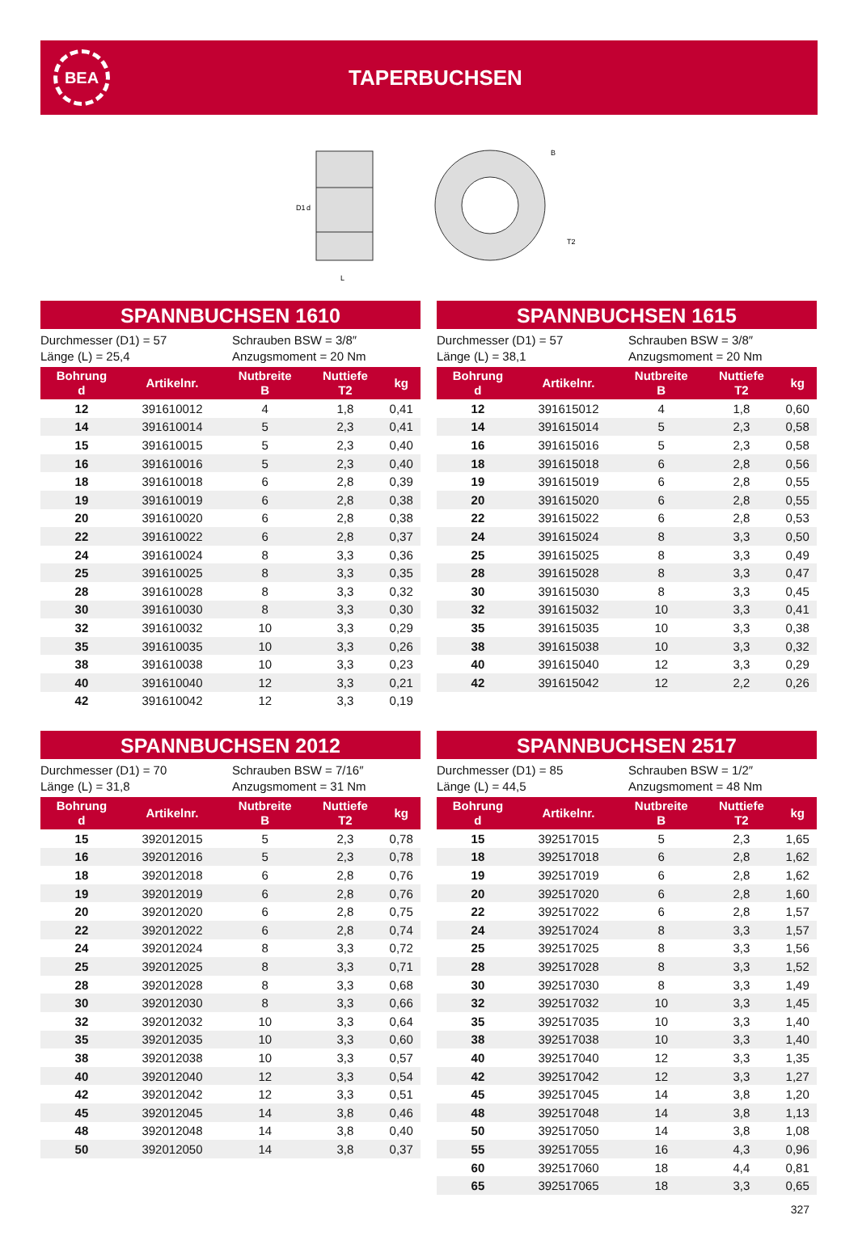BEA
TAPERBUCHSEN
D1
d
L
B
T2
SPANNBUCHSEN 1610
Durchmesser (D1) = 57
Länge (L) = 25,4
Schrauben BSW = 3/8″
Anzugsmoment = 20 Nm
| Bohrung d | Artikelnr. | Nutbreite B | Nuttiefe T2 | kg |
| --- | --- | --- | --- | --- |
| 12 | 391610012 | 4 | 1,8 | 0,41 |
| 14 | 391610014 | 5 | 2,3 | 0,41 |
| 15 | 391610015 | 5 | 2,3 | 0,40 |
| 16 | 391610016 | 5 | 2,3 | 0,40 |
| 18 | 391610018 | 6 | 2,8 | 0,39 |
| 19 | 391610019 | 6 | 2,8 | 0,38 |
| 20 | 391610020 | 6 | 2,8 | 0,38 |
| 22 | 391610022 | 6 | 2,8 | 0,37 |
| 24 | 391610024 | 8 | 3,3 | 0,36 |
| 25 | 391610025 | 8 | 3,3 | 0,35 |
| 28 | 391610028 | 8 | 3,3 | 0,32 |
| 30 | 391610030 | 8 | 3,3 | 0,30 |
| 32 | 391610032 | 10 | 3,3 | 0,29 |
| 35 | 391610035 | 10 | 3,3 | 0,26 |
| 38 | 391610038 | 10 | 3,3 | 0,23 |
| 40 | 391610040 | 12 | 3,3 | 0,21 |
| 42 | 391610042 | 12 | 3,3 | 0,19 |
SPANNBUCHSEN 1615
Durchmesser (D1) = 57
Länge (L) = 38,1
Schrauben BSW = 3/8″
Anzugsmoment = 20 Nm
| Bohrung d | Artikelnr. | Nutbreite B | Nuttiefe T2 | kg |
| --- | --- | --- | --- | --- |
| 12 | 391615012 | 4 | 1,8 | 0,60 |
| 14 | 391615014 | 5 | 2,3 | 0,58 |
| 16 | 391615016 | 5 | 2,3 | 0,58 |
| 18 | 391615018 | 6 | 2,8 | 0,56 |
| 19 | 391615019 | 6 | 2,8 | 0,55 |
| 20 | 391615020 | 6 | 2,8 | 0,55 |
| 22 | 391615022 | 6 | 2,8 | 0,53 |
| 24 | 391615024 | 8 | 3,3 | 0,50 |
| 25 | 391615025 | 8 | 3,3 | 0,49 |
| 28 | 391615028 | 8 | 3,3 | 0,47 |
| 30 | 391615030 | 8 | 3,3 | 0,45 |
| 32 | 391615032 | 10 | 3,3 | 0,41 |
| 35 | 391615035 | 10 | 3,3 | 0,38 |
| 38 | 391615038 | 10 | 3,3 | 0,32 |
| 40 | 391615040 | 12 | 3,3 | 0,29 |
| 42 | 391615042 | 12 | 2,2 | 0,26 |
SPANNBUCHSEN 2012
Durchmesser (D1) = 70
Länge (L) = 31,8
Schrauben BSW = 7/16″
Anzugsmoment = 31 Nm
| Bohrung d | Artikelnr. | Nutbreite B | Nuttiefe T2 | kg |
| --- | --- | --- | --- | --- |
| 15 | 392012015 | 5 | 2,3 | 0,78 |
| 16 | 392012016 | 5 | 2,3 | 0,78 |
| 18 | 392012018 | 6 | 2,8 | 0,76 |
| 19 | 392012019 | 6 | 2,8 | 0,76 |
| 20 | 392012020 | 6 | 2,8 | 0,75 |
| 22 | 392012022 | 6 | 2,8 | 0,74 |
| 24 | 392012024 | 8 | 3,3 | 0,72 |
| 25 | 392012025 | 8 | 3,3 | 0,71 |
| 28 | 392012028 | 8 | 3,3 | 0,68 |
| 30 | 392012030 | 8 | 3,3 | 0,66 |
| 32 | 392012032 | 10 | 3,3 | 0,64 |
| 35 | 392012035 | 10 | 3,3 | 0,60 |
| 38 | 392012038 | 10 | 3,3 | 0,57 |
| 40 | 392012040 | 12 | 3,3 | 0,54 |
| 42 | 392012042 | 12 | 3,3 | 0,51 |
| 45 | 392012045 | 14 | 3,8 | 0,46 |
| 48 | 392012048 | 14 | 3,8 | 0,40 |
| 50 | 392012050 | 14 | 3,8 | 0,37 |
SPANNBUCHSEN 2517
Durchmesser (D1) = 85
Länge (L) = 44,5
Schrauben BSW = 1/2″
Anzugsmoment = 48 Nm
| Bohrung d | Artikelnr. | Nutbreite B | Nuttiefe T2 | kg |
| --- | --- | --- | --- | --- |
| 15 | 392517015 | 5 | 2,3 | 1,65 |
| 18 | 392517018 | 6 | 2,8 | 1,62 |
| 19 | 392517019 | 6 | 2,8 | 1,62 |
| 20 | 392517020 | 6 | 2,8 | 1,60 |
| 22 | 392517022 | 6 | 2,8 | 1,57 |
| 24 | 392517024 | 8 | 3,3 | 1,57 |
| 25 | 392517025 | 8 | 3,3 | 1,56 |
| 28 | 392517028 | 8 | 3,3 | 1,52 |
| 30 | 392517030 | 8 | 3,3 | 1,49 |
| 32 | 392517032 | 10 | 3,3 | 1,45 |
| 35 | 392517035 | 10 | 3,3 | 1,40 |
| 38 | 392517038 | 10 | 3,3 | 1,40 |
| 40 | 392517040 | 12 | 3,3 | 1,35 |
| 42 | 392517042 | 12 | 3,3 | 1,27 |
| 45 | 392517045 | 14 | 3,8 | 1,20 |
| 48 | 392517048 | 14 | 3,8 | 1,13 |
| 50 | 392517050 | 14 | 3,8 | 1,08 |
| 55 | 392517055 | 16 | 4,3 | 0,96 |
| 60 | 392517060 | 18 | 4,4 | 0,81 |
| 65 | 392517065 | 18 | 3,3 | 0,65 |
327